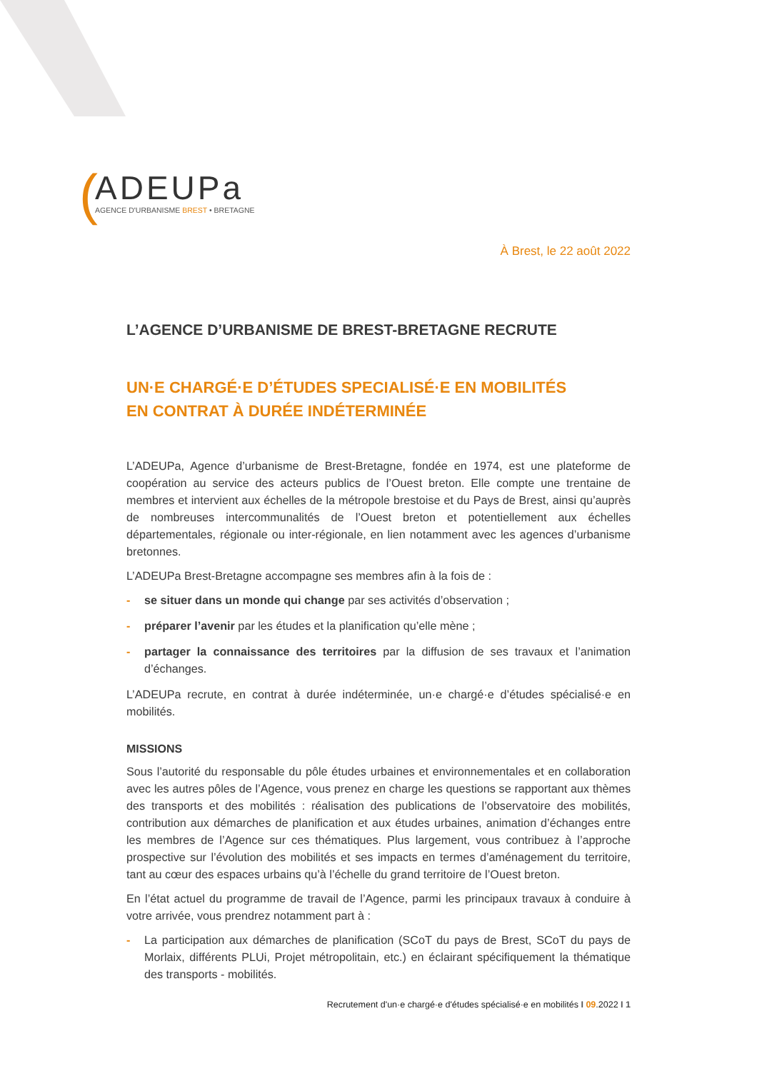(
ADEUPa
AGENCE D'URBANISME BREST • BRETAGNE
À Brest, le 22 août 2022
L’AGENCE D’URBANISME DE BREST-BRETAGNE RECRUTE
UN·E CHARGÉ·E D’ÉTUDES SPECIALISÉ·E EN MOBILITÉS
EN CONTRAT À DURÉE INDÉTERMINÉE
L’ADEUPa, Agence d’urbanisme de Brest-Bretagne, fondée en 1974, est une plateforme de coopération au service des acteurs publics de l’Ouest breton. Elle compte une trentaine de membres et intervient aux échelles de la métropole brestoise et du Pays de Brest, ainsi qu’auprès de nombreuses intercommunalités de l’Ouest breton et potentiellement aux échelles départementales, régionale ou inter-régionale, en lien notamment avec les agences d’urbanisme bretonnes.
L’ADEUPa Brest-Bretagne accompagne ses membres afin à la fois de :
- se situer dans un monde qui change par ses activités d’observation ;
- préparer l’avenir par les études et la planification qu’elle mène ;
- partager la connaissance des territoires par la diffusion de ses travaux et l’animation d’échanges.
L’ADEUPa recrute, en contrat à durée indéterminée, un·e chargé·e d’études spécialisé·e en mobilités.
MISSIONS
Sous l’autorité du responsable du pôle études urbaines et environnementales et en collaboration avec les autres pôles de l’Agence, vous prenez en charge les questions se rapportant aux thèmes des transports et des mobilités : réalisation des publications de l’observatoire des mobilités, contribution aux démarches de planification et aux études urbaines, animation d’échanges entre les membres de l’Agence sur ces thématiques. Plus largement, vous contribuez à l’approche prospective sur l’évolution des mobilités et ses impacts en termes d’aménagement du territoire, tant au cœur des espaces urbains qu’à l’échelle du grand territoire de l’Ouest breton.
En l’état actuel du programme de travail de l’Agence, parmi les principaux travaux à conduire à votre arrivée, vous prendrez notamment part à :
- La participation aux démarches de planification (SCoT du pays de Brest, SCoT du pays de Morlaix, différents PLUi, Projet métropolitain, etc.) en éclairant spécifiquement la thématique des transports - mobilités.
Recrutement d'un·e chargé·e d'études spécialisé·e en mobilités I 09.2022 I 1